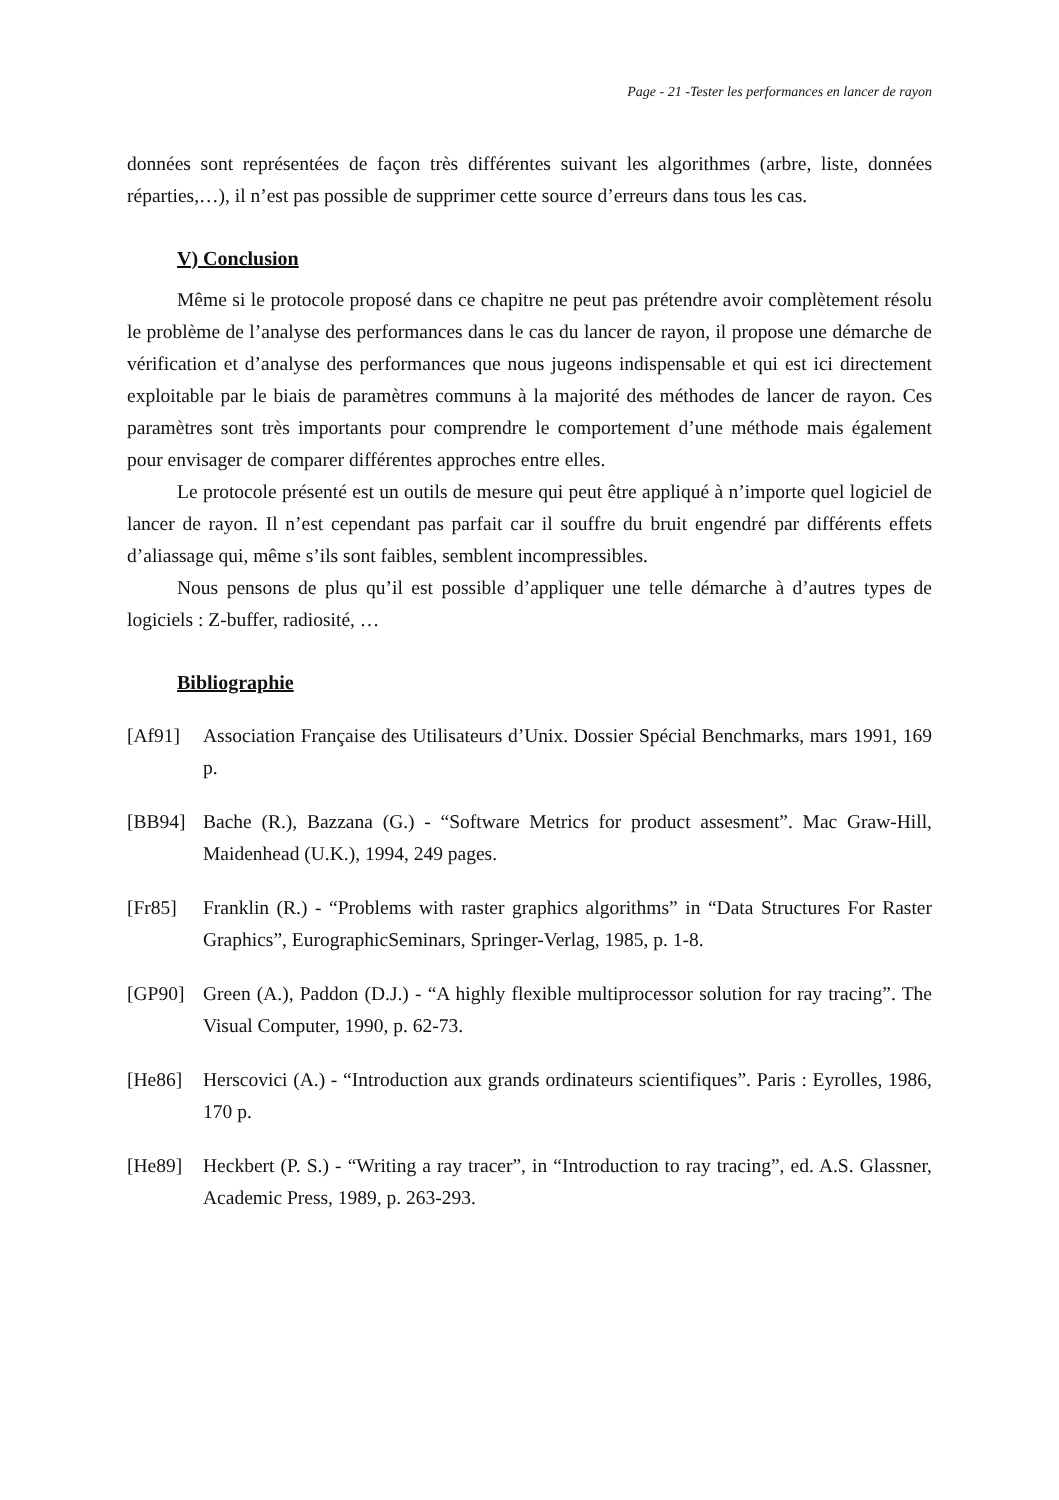Page - 21 -Tester les performances en lancer de rayon
données sont représentées de façon très différentes suivant les algorithmes (arbre, liste, données réparties,…), il n’est pas possible de supprimer cette source d’erreurs dans tous les cas.
V) Conclusion
Même si le protocole proposé dans ce chapitre ne peut pas prétendre avoir complètement résolu le problème de l’analyse des performances dans le cas du lancer de rayon, il propose une démarche de vérification et d’analyse des performances que nous jugeons indispensable et qui est ici directement exploitable par le biais de paramètres communs à la majorité des méthodes de lancer de rayon. Ces paramètres sont très importants pour comprendre le comportement d’une méthode mais également pour envisager de comparer différentes approches entre elles.
Le protocole présenté est un outils de mesure qui peut être appliqué à n’importe quel logiciel de lancer de rayon. Il n’est cependant pas parfait car il souffre du bruit engendré par différents effets d’aliassage qui, même s’ils sont faibles, semblent incompressibles.
Nous pensons de plus qu’il est possible d’appliquer une telle démarche à d’autres types de logiciels : Z-buffer, radiosité, …
Bibliographie
[Af91] Association Française des Utilisateurs d’Unix. Dossier Spécial Benchmarks, mars 1991, 169 p.
[BB94] Bache (R.), Bazzana (G.) - “Software Metrics for product assesment”. Mac Graw-Hill, Maidenhead (U.K.), 1994, 249 pages.
[Fr85] Franklin (R.) - “Problems with raster graphics algorithms” in “Data Structures For Raster Graphics”, EurographicSeminars, Springer-Verlag, 1985, p. 1-8.
[GP90] Green (A.), Paddon (D.J.) - “A highly flexible multiprocessor solution for ray tracing”. The Visual Computer, 1990, p. 62-73.
[He86] Herscovici (A.) - “Introduction aux grands ordinateurs scientifiques”. Paris : Eyrolles, 1986, 170 p.
[He89] Heckbert (P. S.) - “Writing a ray tracer”, in “Introduction to ray tracing”, ed. A.S. Glassner, Academic Press, 1989, p. 263-293.